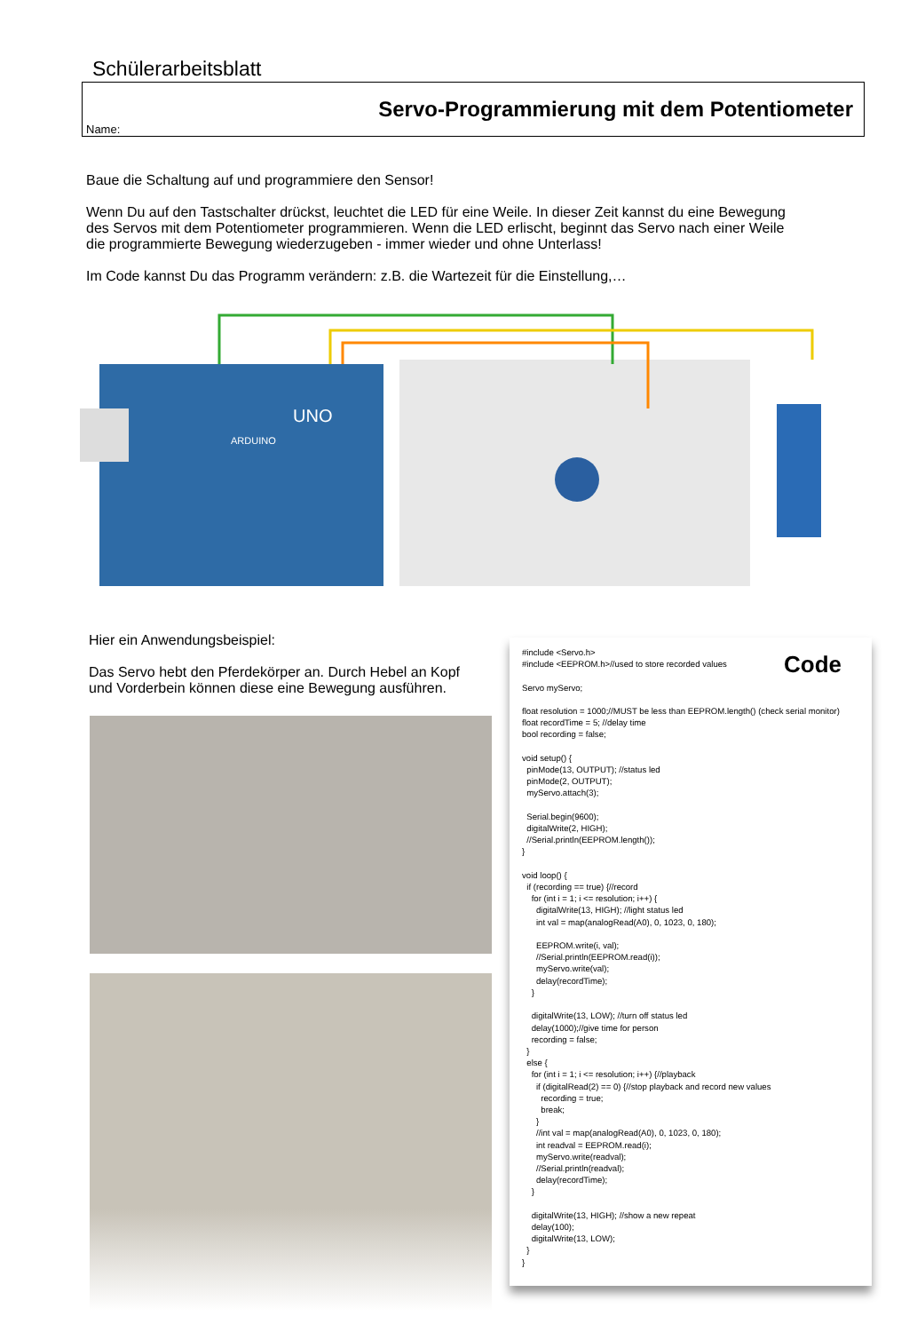Schülerarbeitsblatt
Servo-Programmierung mit dem Potentiometer
Name:
Baue die Schaltung auf und programmiere den Sensor!
Wenn Du auf den Tastschalter drückst, leuchtet die LED für eine Weile. In dieser Zeit kannst du eine Bewegung des Servos mit dem Potentiometer programmieren. Wenn die LED erlischt, beginnt das Servo nach einer Weile die programmierte Bewegung wiederzugeben - immer wieder und ohne Unterlass!
Im Code kannst Du das Programm verändern: z.B. die Wartezeit für die Einstellung,…
ARDUINO
UNO
Hier ein Anwendungsbeispiel:
Das Servo hebt den Pferdekörper an. Durch Hebel an Kopf und Vorderbein können diese eine Bewegung ausführen.
Code
#include <Servo.h> #include <EEPROM.h>//used to store recorded values Servo myServo; float resolution = 1000;//MUST be less than EEPROM.length() (check serial monitor) float recordTime = 5; //delay time bool recording = false; void setup() { pinMode(13, OUTPUT); //status led pinMode(2, OUTPUT); myServo.attach(3); Serial.begin(9600); digitalWrite(2, HIGH); //Serial.println(EEPROM.length()); } void loop() { if (recording == true) {//record for (int i = 1; i <= resolution; i++) { digitalWrite(13, HIGH); //light status led int val = map(analogRead(A0), 0, 1023, 0, 180); EEPROM.write(i, val); //Serial.println(EEPROM.read(i)); myServo.write(val); delay(recordTime); } digitalWrite(13, LOW); //turn off status led delay(1000);//give time for person recording = false; } else { for (int i = 1; i <= resolution; i++) {//playback if (digitalRead(2) == 0) {//stop playback and record new values recording = true; break; } //int val = map(analogRead(A0), 0, 1023, 0, 180); int readval = EEPROM.read(i); myServo.write(readval); //Serial.println(readval); delay(recordTime); } digitalWrite(13, HIGH); //show a new repeat delay(100); digitalWrite(13, LOW); } }